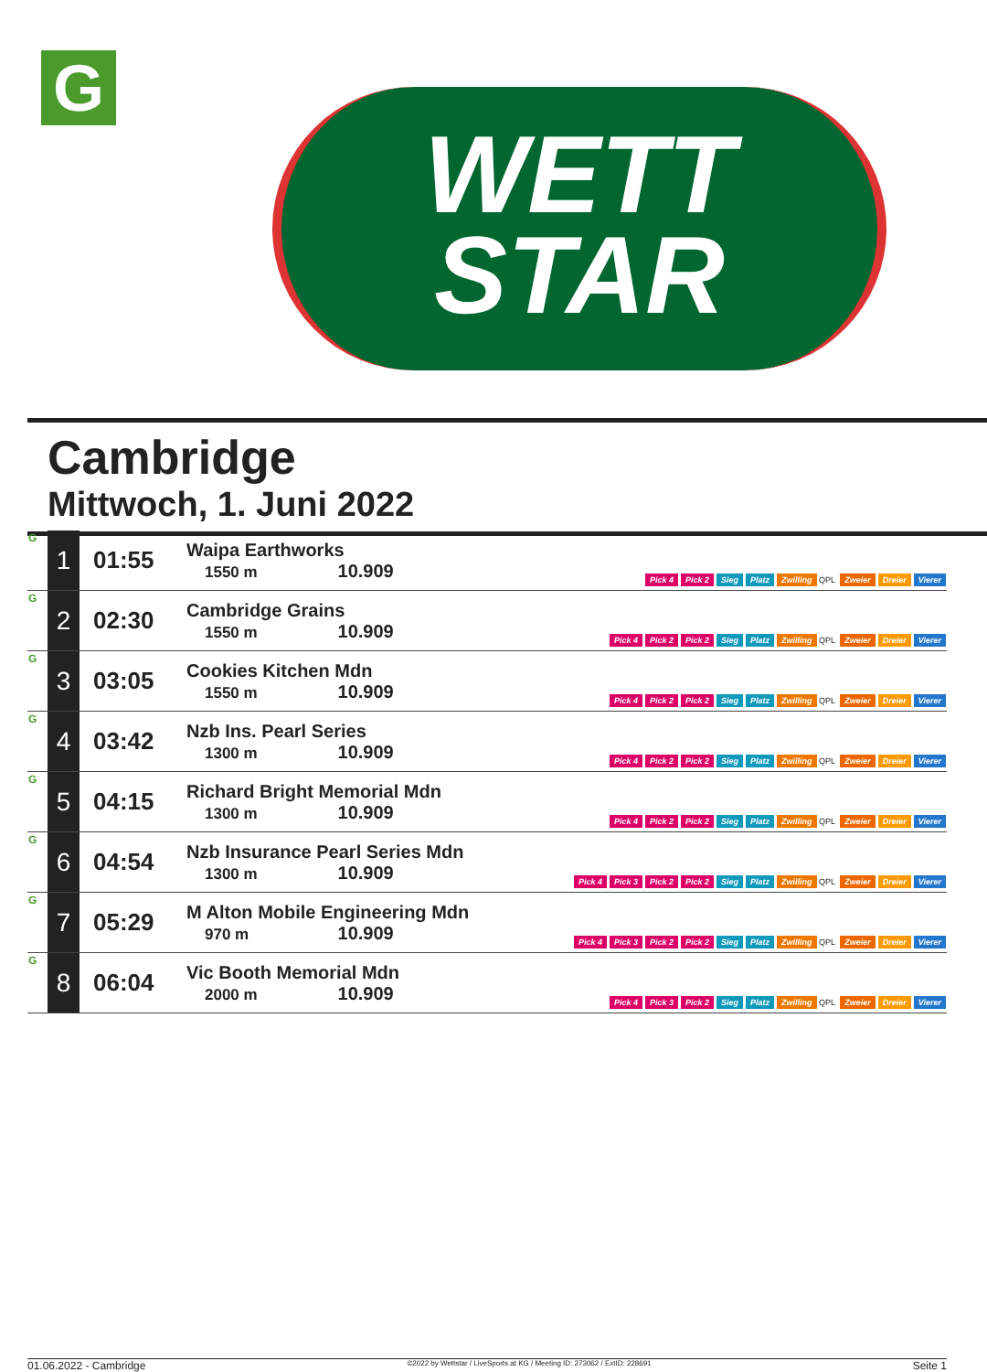G
WETT
STAR
Cambridge
Mittwoch, 1. Juni 2022
| G | 1 | 01:55 | Waipa Earthworks 1550 m 10.909 | Pick 4 Pick 2 Sieg Platz Zwilling QPL Zweier Dreier Vierer |
| G | 2 | 02:30 | Cambridge Grains 1550 m 10.909 | Pick 4 Pick 2 Pick 2 Sieg Platz Zwilling QPL Zweier Dreier Vierer |
| G | 3 | 03:05 | Cookies Kitchen Mdn 1550 m 10.909 | Pick 4 Pick 2 Pick 2 Sieg Platz Zwilling QPL Zweier Dreier Vierer |
| G | 4 | 03:42 | Nzb Ins. Pearl Series 1300 m 10.909 | Pick 4 Pick 2 Pick 2 Sieg Platz Zwilling QPL Zweier Dreier Vierer |
| G | 5 | 04:15 | Richard Bright Memorial Mdn 1300 m 10.909 | Pick 4 Pick 2 Pick 2 Sieg Platz Zwilling QPL Zweier Dreier Vierer |
| G | 6 | 04:54 | Nzb Insurance Pearl Series Mdn 1300 m 10.909 | Pick 4 Pick 3 Pick 2 Pick 2 Sieg Platz Zwilling QPL Zweier Dreier Vierer |
| G | 7 | 05:29 | M Alton Mobile Engineering Mdn 970 m 10.909 | Pick 4 Pick 3 Pick 2 Pick 2 Sieg Platz Zwilling QPL Zweier Dreier Vierer |
| G | 8 | 06:04 | Vic Booth Memorial Mdn 2000 m 10.909 | Pick 4 Pick 3 Pick 2 Sieg Platz Zwilling QPL Zweier Dreier Vierer |
01.06.2022 - Cambridge ©2022 by Wettstar / LiveSports.at KG / Meeting ID: 273062 / ExtID: 228691 Seite 1